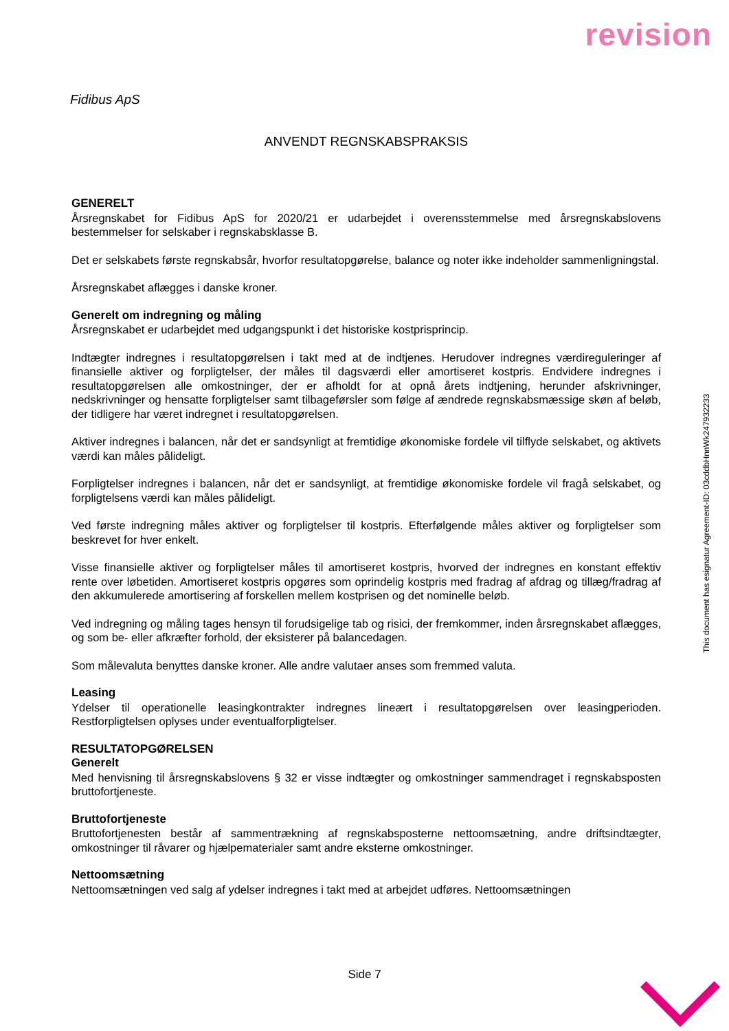revision
Fidibus ApS
ANVENDT REGNSKABSPRAKSIS
GENERELT
Årsregnskabet for Fidibus ApS for 2020/21 er udarbejdet i overensstemmelse med årsregnskabslovens bestemmelser for selskaber i regnskabsklasse B.
Det er selskabets første regnskabsår, hvorfor resultatopgørelse, balance og noter ikke indeholder sammenligningstal.
Årsregnskabet aflægges i danske kroner.
Generelt om indregning og måling
Årsregnskabet er udarbejdet med udgangspunkt i det historiske kostprisprincip.
Indtægter indregnes i resultatopgørelsen i takt med at de indtjenes. Herudover indregnes værdireguleringer af finansielle aktiver og forpligtelser, der måles til dagsværdi eller amortiseret kostpris. Endvidere indregnes i resultatopgørelsen alle omkostninger, der er afholdt for at opnå årets indtjening, herunder afskrivninger, nedskrivninger og hensatte forpligtelser samt tilbageførsler som følge af ændrede regnskabsmæssige skøn af beløb, der tidligere har været indregnet i resultatopgørelsen.
Aktiver indregnes i balancen, når det er sandsynligt at fremtidige økonomiske fordele vil tilflyde selskabet, og aktivets værdi kan måles pålideligt.
Forpligtelser indregnes i balancen, når det er sandsynligt, at fremtidige økonomiske fordele vil fragå selskabet, og forpligtelsens værdi kan måles pålideligt.
Ved første indregning måles aktiver og forpligtelser til kostpris. Efterfølgende måles aktiver og forpligtelser som beskrevet for hver enkelt.
Visse finansielle aktiver og forpligtelser måles til amortiseret kostpris, hvorved der indregnes en konstant effektiv rente over løbetiden. Amortiseret kostpris opgøres som oprindelig kostpris med fradrag af afdrag og tillæg/fradrag af den akkumulerede amortisering af forskellen mellem kostprisen og det nominelle beløb.
Ved indregning og måling tages hensyn til forudsigelige tab og risici, der fremkommer, inden årsregnskabet aflægges, og som be- eller afkræfter forhold, der eksisterer på balancedagen.
Som målevaluta benyttes danske kroner. Alle andre valutaer anses som fremmed valuta.
Leasing
Ydelser til operationelle leasingkontrakter indregnes lineært i resultatopgørelsen over leasingperioden. Restforpligtelsen oplyses under eventualforpligtelser.
RESULTATOPGØRELSEN
Generelt
Med henvisning til årsregnskabslovens § 32 er visse indtægter og omkostninger sammendraget i regnskabsposten bruttofortjeneste.
Bruttofortjeneste
Bruttofortjenesten består af sammentrækning af regnskabsposterne nettoomsætning, andre driftsindtægter, omkostninger til råvarer og hjælpematerialer samt andre eksterne omkostninger.
Nettoomsætning
Nettoomsætningen ved salg af ydelser indregnes i takt med at arbejdet udføres. Nettoomsætningen
This document has esignatur Agreement-ID: 03cddbHnnWk247932233
Side 7